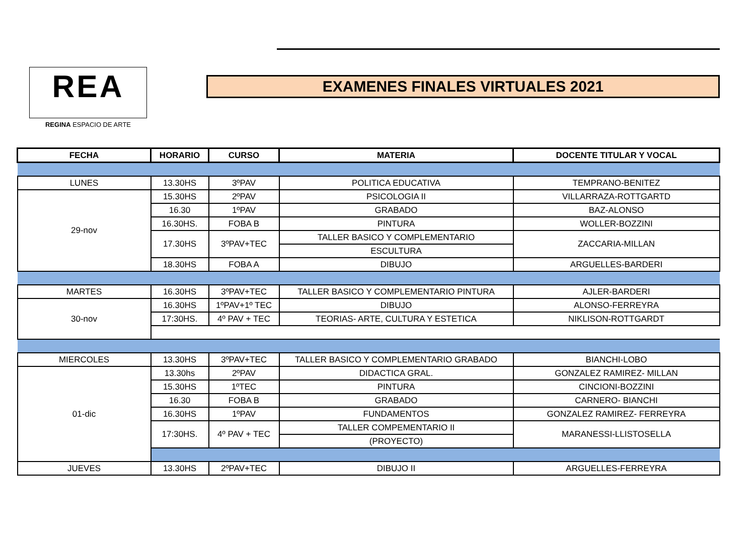REA
REGINA ESPACIO DE ARTE
EXAMENES FINALES VIRTUALES 2021
| FECHA | HORARIO | CURSO | MATERIA | DOCENTE TITULAR Y VOCAL |
| --- | --- | --- | --- | --- |
| LUNES | 13.30HS | 3ºPAV | POLITICA EDUCATIVA | TEMPRANO-BENITEZ |
| 29-nov | 15.30HS | 2ºPAV | PSICOLOGIA II | VILLARRAZA-ROTTGARTD |
| | 16.30 | 1ºPAV | GRABADO | BAZ-ALONSO |
| | 16.30HS. | FOBA B | PINTURA | WOLLER-BOZZINI |
| | 17.30HS | 3ºPAV+TEC | TALLER BASICO Y COMPLEMENTARIO | ZACCARIA-MILLAN |
| | | | ESCULTURA | |
| | 18.30HS | FOBA A | DIBUJO | ARGUELLES-BARDERI |
| MARTES | 16.30HS | 3ºPAV+TEC | TALLER BASICO Y COMPLEMENTARIO PINTURA | AJLER-BARDERI |
| 30-nov | 16.30HS | 1ºPAV+1º TEC | DIBUJO | ALONSO-FERREYRA |
| | 17:30HS. | 4º PAV + TEC | TEORIAS- ARTE, CULTURA Y ESTETICA | NIKLISON-ROTTGARDT |
| MIERCOLES | 13.30HS | 3ºPAV+TEC | TALLER BASICO Y COMPLEMENTARIO GRABADO | BIANCHI-LOBO |
| 01-dic | 13.30hs | 2ºPAV | DIDACTICA GRAL. | GONZALEZ RAMIREZ- MILLAN |
| | 15.30HS | 1ºTEC | PINTURA | CINCIONI-BOZZINI |
| | 16.30 | FOBA B | GRABADO | CARNERO- BIANCHI |
| | 16.30HS | 1ºPAV | FUNDAMENTOS | GONZALEZ RAMIREZ- FERREYRA |
| | 17:30HS. | 4º PAV + TEC | TALLER COMPEMENTARIO II | MARANESSI-LLISTOSELLA |
| | | | (PROYECTO) | |
| JUEVES | 13.30HS | 2ºPAV+TEC | DIBUJO II | ARGUELLES-FERREYRA |